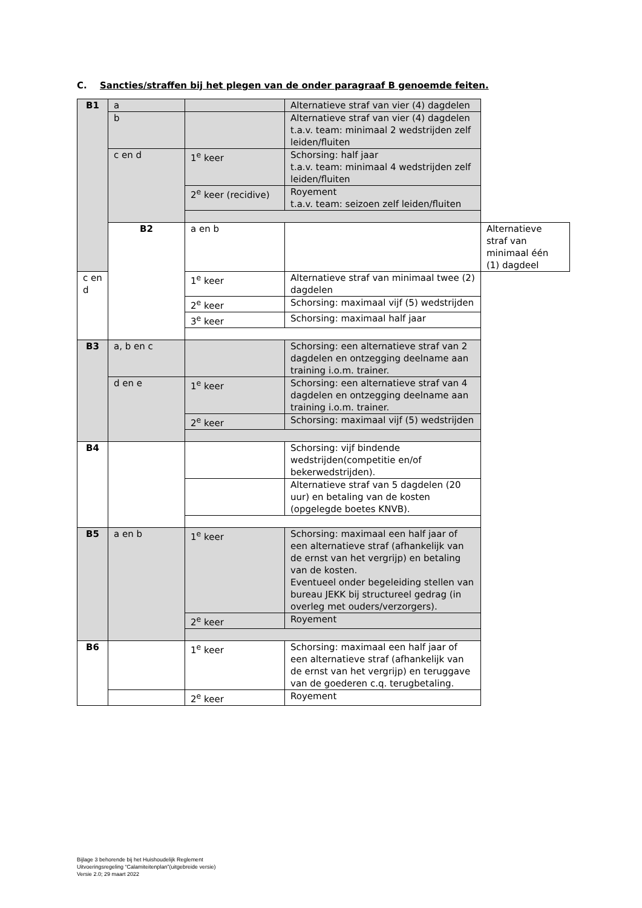C. Sancties/straffen bij het plegen van de onder paragraaf B genoemde feiten.
| B1 | a | | Alternatieve straf van vier (4) dagdelen | |
| | b | | Alternatieve straf van vier (4) dagdelen t.a.v. team: minimaal 2 wedstrijden zelf leiden/fluiten | |
| | c en d | 1<sup>e</sup> keer | Schorsing: half jaar t.a.v. team: minimaal 4 wedstrijden zelf leiden/fluiten | |
| | | 2<sup>e</sup> keer (recidive) | Royement t.a.v. team: seizoen zelf leiden/fluiten | |
| | B2 | a en b | | Alternatieve straf van minimaal één (1) dagdeel |
| c en d | | 1<sup>e</sup> keer | Alternatieve straf van minimaal twee (2) dagdelen | |
| | | 2<sup>e</sup> keer | Schorsing: maximaal vijf (5) wedstrijden | |
| | | 3<sup>e</sup> keer | Schorsing: maximaal half jaar | |
| B3 | a, b en c | | Schorsing: een alternatieve straf van 2 dagdelen en ontzegging deelname aan training i.o.m. trainer. | |
| | d en e | 1<sup>e</sup> keer | Schorsing: een alternatieve straf van 4 dagdelen en ontzegging deelname aan training i.o.m. trainer. | |
| | | 2<sup>e</sup> keer | Schorsing: maximaal vijf (5) wedstrijden | |
| B4 | | | Schorsing: vijf bindende wedstrijden(competitie en/of bekerwedstrijden). | |
| | | | Alternatieve straf van 5 dagdelen (20 uur) en betaling van de kosten (opgelegde boetes KNVB). | |
| B5 | a en b | 1<sup>e</sup> keer | Schorsing: maximaal een half jaar of een alternatieve straf (afhankelijk van de ernst van het vergrijp) en betaling van de kosten. Eventueel onder begeleiding stellen van bureau JEKK bij structureel gedrag (in overleg met ouders/verzorgers). | |
| | | 2<sup>e</sup> keer | Royement | |
| B6 | | 1<sup>e</sup> keer | Schorsing: maximaal een half jaar of een alternatieve straf (afhankelijk van de ernst van het vergrijp) en teruggave van de goederen c.q. terugbetaling. | |
| | | 2<sup>e</sup> keer | Royement | |
Bijlage 3 behorende bij het Huishoudelijk Reglement
Uitvoeringsregeling “Calamiteitenplan”(uitgebreide versie)
Versie 2.0; 29 maart 2022